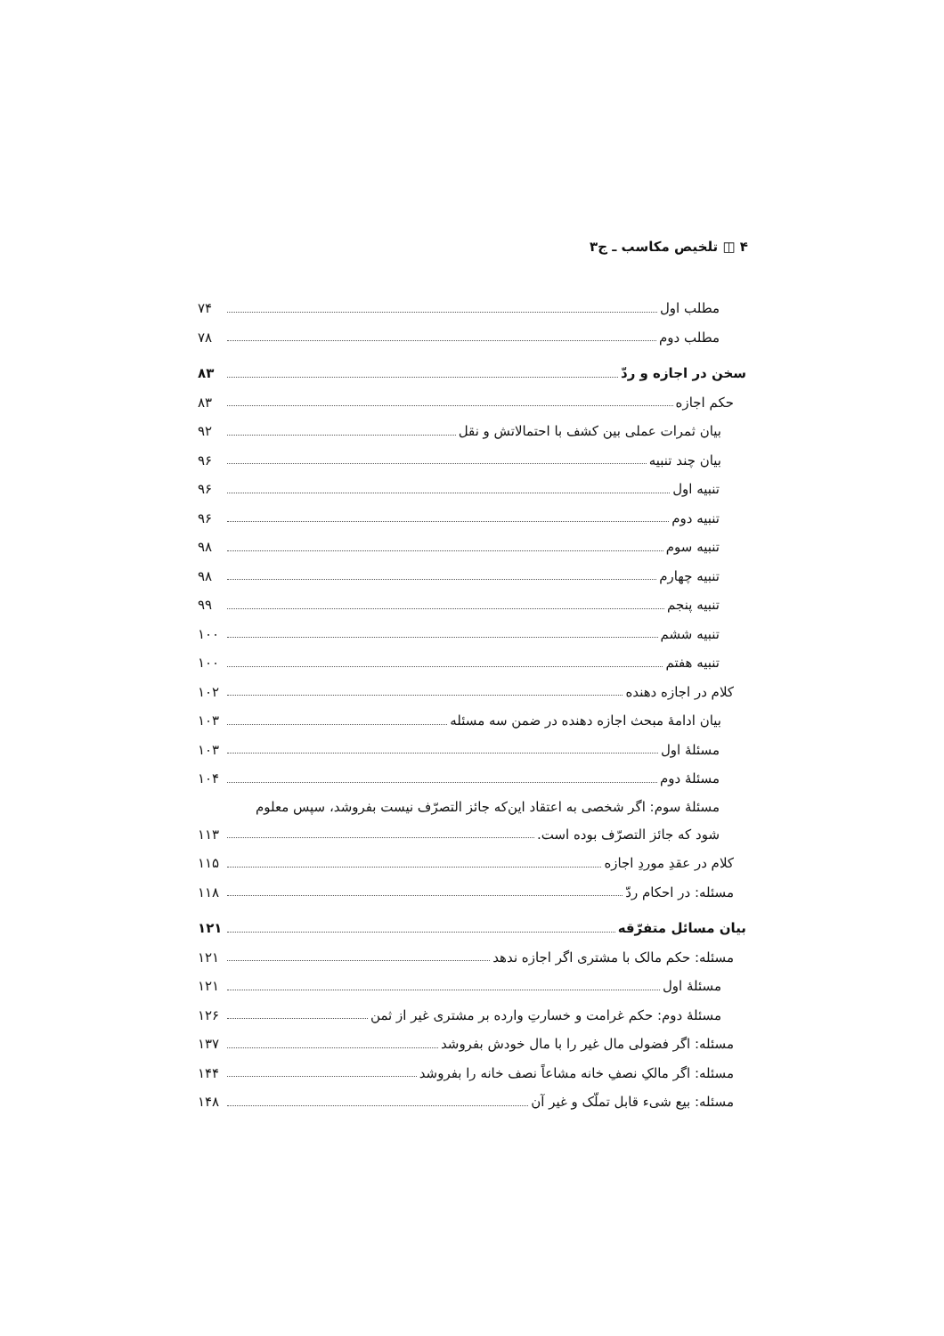۴ ◫ تلخیص مکاسب ـ ج۳
مطلب اول ۷۴
مطلب دوم ۷۸
سخن در اجازه و ردّ ۸۳
حکم اجازه ۸۳
بیان ثمرات عملی بین کشف با احتمالاتش و نقل ۹۲
بیان چند تنبیه ۹۶
تنبیه اول ۹۶
تنبیه دوم ۹۶
تنبیه سوم ۹۸
تنبیه چهارم ۹۸
تنبیه پنجم ۹۹
تنبیه ششم ۱۰۰
تنبیه هفتم ۱۰۰
کلام در اجازه دهنده ۱۰۲
بیان ادامهٔ مبحث اجازه دهنده در ضمن سه مسئله ۱۰۳
مسئلهٔ اول ۱۰۳
مسئلهٔ دوم ۱۰۴
مسئلهٔ سوم: اگر شخصی به اعتقاد این‌که جائز التصرّف نیست بفروشد، سپس معلوم
شود که جائز التصرّف بوده است. ۱۱۳
کلام در عقدِ موردِ اجازه ۱۱۵
مسئله: در احکام ردّ ۱۱۸
بیان مسائل متفرّقه ۱۲۱
مسئله: حکم مالک با مشتری اگر اجازه ندهد ۱۲۱
مسئلهٔ اول ۱۲۱
مسئلهٔ دوم: حکم غرامت و خسارتِ وارده بر مشتری غیر از ثمن ۱۲۶
مسئله: اگر فضولی مال غیر را با مال خودش بفروشد ۱۳۷
مسئله: اگر مالکِ نصفِ خانه مشاعاً نصف خانه را بفروشد ۱۴۴
مسئله: بیع شیء قابل تملّک و غیر آن ۱۴۸